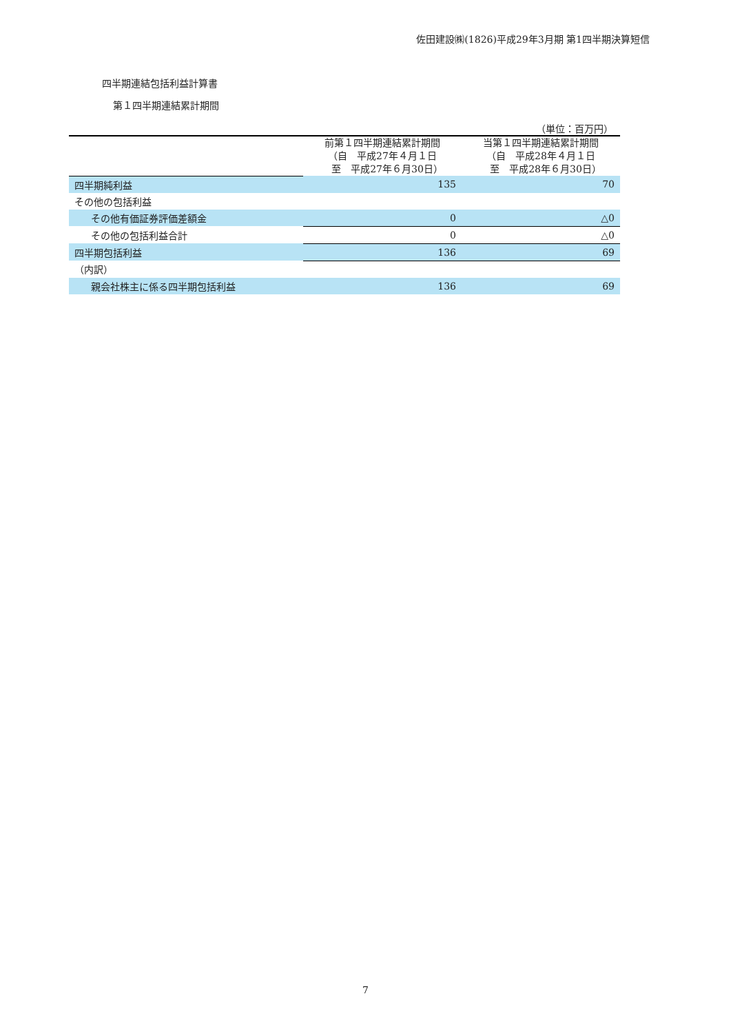佐田建設㈱(1826)平成29年3月期 第1四半期決算短信
四半期連結包括利益計算書
第１四半期連結累計期間
（単位：百万円）
| | 前第１四半期連結累計期間 （自 平成27年４月１日 至 平成27年６月30日） | 当第１四半期連結累計期間 （自 平成28年４月１日 至 平成28年６月30日） |
| --- | --- | --- |
| 四半期純利益 | 135 | 70 |
| その他の包括利益 | | |
| その他有価証券評価差額金 | 0 | △0 |
| その他の包括利益合計 | 0 | △0 |
| 四半期包括利益 | 136 | 69 |
| （内訳） | | |
| 親会社株主に係る四半期包括利益 | 136 | 69 |
7